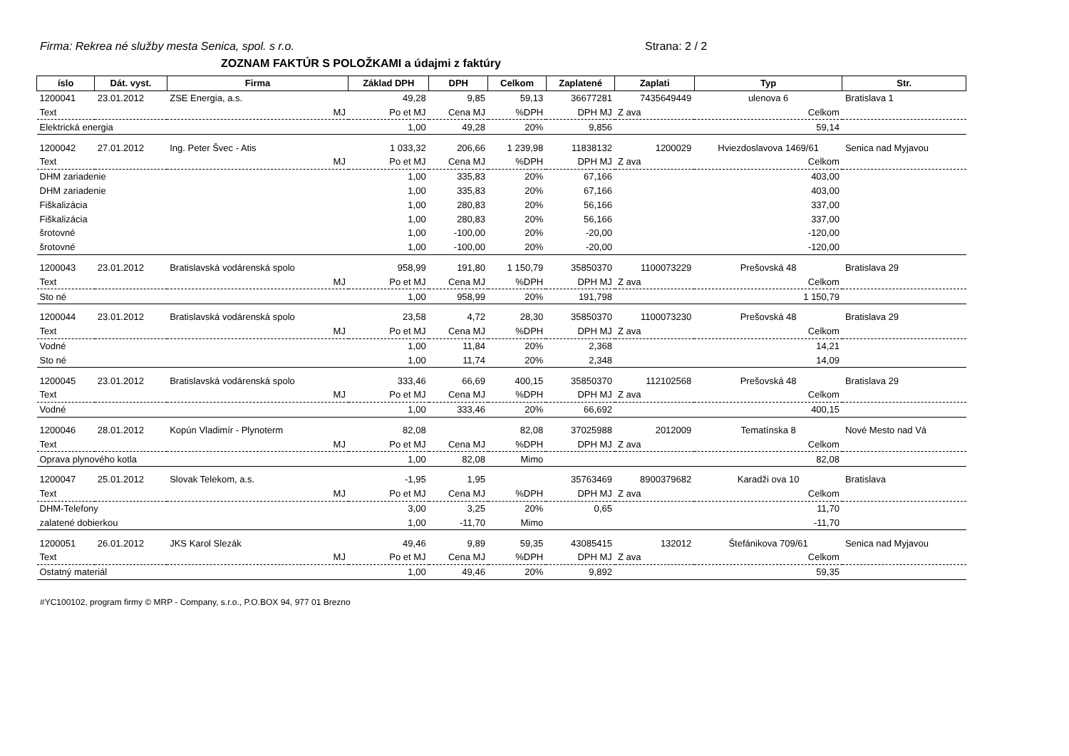Firma: Rekrea né služby mesta Senica, spol. s r.o.
Strana: 2 / 2
ZOZNAM FAKTÚR S POLOŽKAMI a údajmi z faktúry
| íslo | Dát. vyst. | Firma | Základ DPH | DPH | Celkom | Zaplatené | Zaplati | Typ | Str. |
| --- | --- | --- | --- | --- | --- | --- | --- | --- | --- |
| 1200041 | 23.01.2012 | ZSE Energia, a.s. | 49,28 | 9,85 | 59,13 | 36677281 | 7435649449 | ulenova 6 | Bratislava 1 |
| Text | | MJ | Po et MJ | Cena MJ | %DPH | DPH MJ | Z ava | Celkom | |
| Elektrická energia | | | 1,00 | 49,28 | 20% | 9,856 | | 59,14 | |
| 1200042 | 27.01.2012 | Ing. Peter Švec - Atis | 1 033,32 | 206,66 | 1 239,98 | 11838132 | 1200029 | Hviezdoslavova 1469/61 | Senica nad Myjavou |
| Text | | MJ | Po et MJ | Cena MJ | %DPH | DPH MJ | Z ava | Celkom | |
| DHM zariadenie | | | 1,00 | 335,83 | 20% | 67,166 | | 403,00 | |
| DHM zariadenie | | | 1,00 | 335,83 | 20% | 67,166 | | 403,00 | |
| Fiškalizácia | | | 1,00 | 280,83 | 20% | 56,166 | | 337,00 | |
| Fiškalizácia | | | 1,00 | 280,83 | 20% | 56,166 | | 337,00 | |
| šrotovné | | | 1,00 | -100,00 | 20% | -20,00 | | -120,00 | |
| šrotovné | | | 1,00 | -100,00 | 20% | -20,00 | | -120,00 | |
| 1200043 | 23.01.2012 | Bratislavská vodárenská spolo | 958,99 | 191,80 | 1 150,79 | 35850370 | 1100073229 | Prešovská 48 | Bratislava 29 |
| Text | | MJ | Po et MJ | Cena MJ | %DPH | DPH MJ | Z ava | Celkom | |
| Sto né | | | 1,00 | 958,99 | 20% | 191,798 | | 1 150,79 | |
| 1200044 | 23.01.2012 | Bratislavská vodárenská spolo | 23,58 | 4,72 | 28,30 | 35850370 | 1100073230 | Prešovská 48 | Bratislava 29 |
| Text | | MJ | Po et MJ | Cena MJ | %DPH | DPH MJ | Z ava | Celkom | |
| Vodné | | | 1,00 | 11,84 | 20% | 2,368 | | 14,21 | |
| Sto né | | | 1,00 | 11,74 | 20% | 2,348 | | 14,09 | |
| 1200045 | 23.01.2012 | Bratislavská vodárenská spolo | 333,46 | 66,69 | 400,15 | 35850370 | 112102568 | Prešovská 48 | Bratislava 29 |
| Text | | MJ | Po et MJ | Cena MJ | %DPH | DPH MJ | Z ava | Celkom | |
| Vodné | | | 1,00 | 333,46 | 20% | 66,692 | | 400,15 | |
| 1200046 | 28.01.2012 | Kopún Vladimír - Plynoterm | 82,08 | | 82,08 | 37025988 | 2012009 | Tematínska 8 | Nové Mesto nad Vá |
| Text | | MJ | Po et MJ | Cena MJ | %DPH | DPH MJ | Z ava | Celkom | |
| Oprava plynového kotla | | | 1,00 | 82,08 | Mimo | | | 82,08 | |
| 1200047 | 25.01.2012 | Slovak Telekom, a.s. | -1,95 | 1,95 | | 35763469 | 8900379682 | Karadži ova 10 | Bratislava |
| Text | | MJ | Po et MJ | Cena MJ | %DPH | DPH MJ | Z ava | Celkom | |
| DHM-Telefony | | | 3,00 | 3,25 | 20% | 0,65 | | 11,70 | |
| zalatené dobierkou | | | 1,00 | -11,70 | Mimo | | | -11,70 | |
| 1200051 | 26.01.2012 | JKS Karol Slezák | 49,46 | 9,89 | 59,35 | 43085415 | 132012 | Štefánikova 709/61 | Senica nad Myjavou |
| Text | | MJ | Po et MJ | Cena MJ | %DPH | DPH MJ | Z ava | Celkom | |
| Ostatný materiál | | | 1,00 | 49,46 | 20% | 9,892 | | 59,35 | |
#YC100102, program firmy © MRP - Company, s.r.o., P.O.BOX 94, 977 01 Brezno